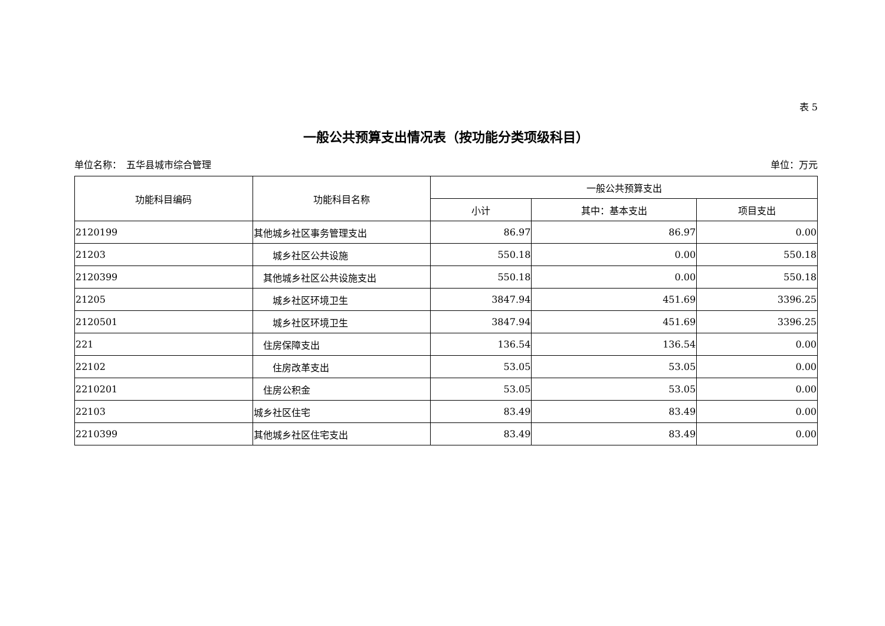表 5
一般公共预算支出情况表（按功能分类项级科目）
单位名称：　五华县城市综合管理 单位：万元
| 功能科目编码 | 功能科目名称 | 一般公共预算支出 | | |
| --- | --- | --- | --- | --- |
| | | 小计 | 其中：基本支出 | 项目支出 |
| 2120199 | 其他城乡社区事务管理支出 | 86.97 | 86.97 | 0.00 |
| 21203 | 城乡社区公共设施 | 550.18 | 0.00 | 550.18 |
| 2120399 | 其他城乡社区公共设施支出 | 550.18 | 0.00 | 550.18 |
| 21205 | 城乡社区环境卫生 | 3847.94 | 451.69 | 3396.25 |
| 2120501 | 城乡社区环境卫生 | 3847.94 | 451.69 | 3396.25 |
| 221 | 住房保障支出 | 136.54 | 136.54 | 0.00 |
| 22102 | 住房改革支出 | 53.05 | 53.05 | 0.00 |
| 2210201 | 住房公积金 | 53.05 | 53.05 | 0.00 |
| 22103 | 城乡社区住宅 | 83.49 | 83.49 | 0.00 |
| 2210399 | 其他城乡社区住宅支出 | 83.49 | 83.49 | 0.00 |